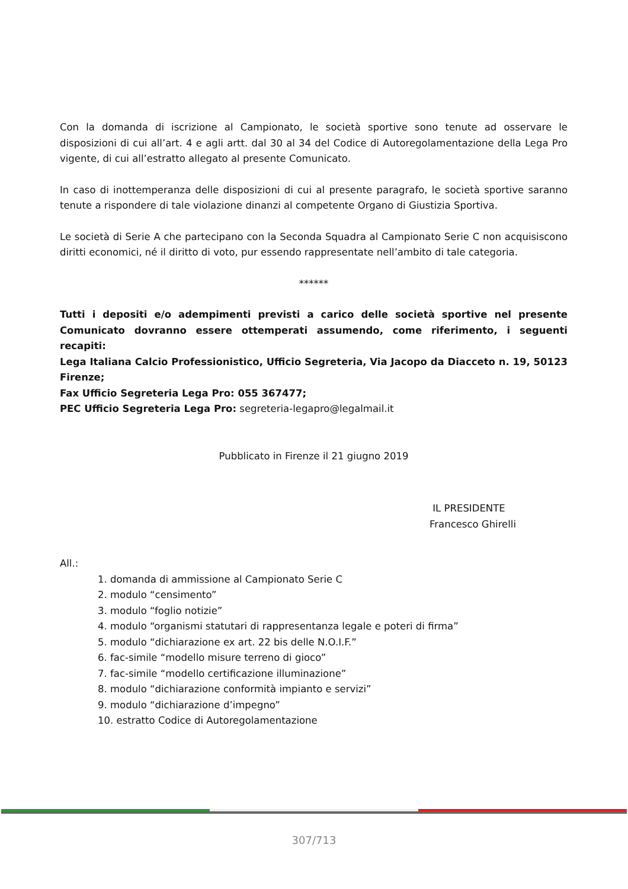Con la domanda di iscrizione al Campionato, le società sportive sono tenute ad osservare le disposizioni di cui all’art. 4 e agli artt. dal 30 al 34 del Codice di Autoregolamentazione della Lega Pro vigente, di cui all’estratto allegato al presente Comunicato.
In caso di inottemperanza delle disposizioni di cui al presente paragrafo, le società sportive saranno tenute a rispondere di tale violazione dinanzi al competente Organo di Giustizia Sportiva.
Le società di Serie A che partecipano con la Seconda Squadra al Campionato Serie C non acquisiscono diritti economici, né il diritto di voto, pur essendo rappresentate nell’ambito di tale categoria.
******
Tutti i depositi e/o adempimenti previsti a carico delle società sportive nel presente Comunicato dovranno essere ottemperati assumendo, come riferimento, i seguenti recapiti:
Lega Italiana Calcio Professionistico, Ufficio Segreteria, Via Jacopo da Diacceto n. 19, 50123 Firenze;
Fax Ufficio Segreteria Lega Pro: 055 367477;
PEC Ufficio Segreteria Lega Pro: segreteria-legapro@legalmail.it
Pubblicato in Firenze il 21 giugno 2019
IL PRESIDENTE
Francesco Ghirelli
All.:
1. domanda di ammissione al Campionato Serie C
2. modulo “censimento”
3. modulo “foglio notizie”
4. modulo “organismi statutari di rappresentanza legale e poteri di firma”
5. modulo “dichiarazione ex art. 22 bis delle N.O.I.F.”
6. fac-simile “modello misure terreno di gioco”
7. fac-simile “modello certificazione illuminazione”
8. modulo “dichiarazione conformità impianto e servizi”
9. modulo “dichiarazione d’impegno”
10. estratto Codice di Autoregolamentazione
307/713